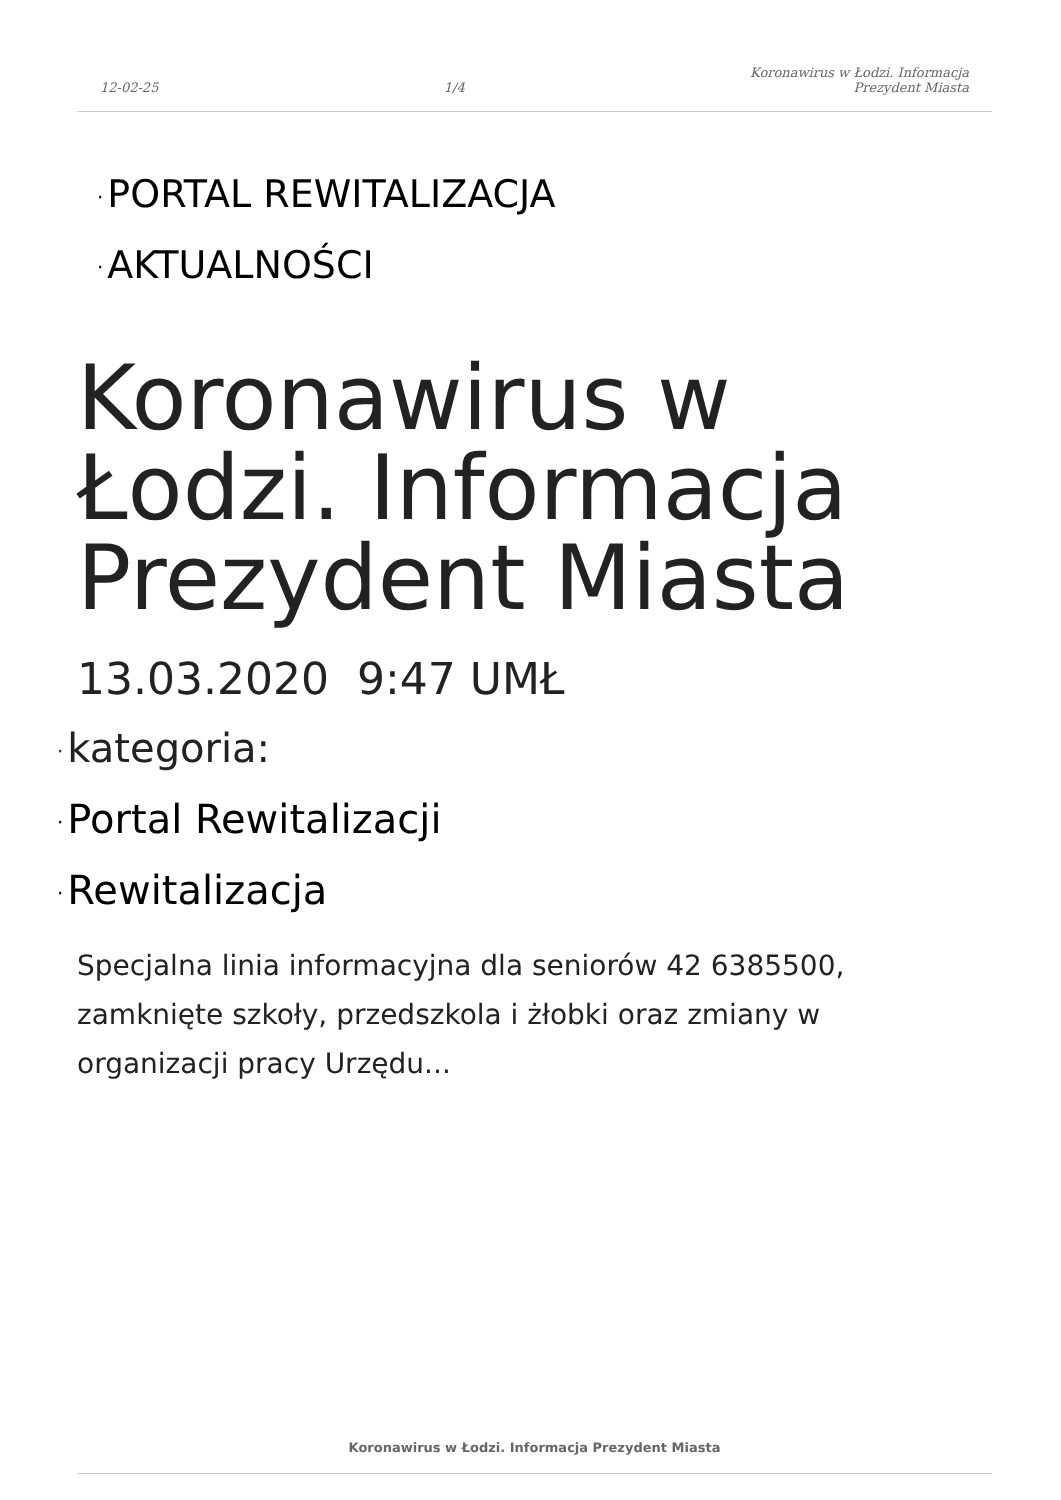12-02-25
1/4
Koronawirus w Łodzi. Informacja
Prezydent Miasta
· PORTAL REWITALIZACJA
· AKTUALNOŚCI
Koronawirus w Łodzi. Informacja Prezydent Miasta
13.03.2020 9:47 UMŁ
· kategoria:
· Portal Rewitalizacji
· Rewitalizacja
Specjalna linia informacyjna dla seniorów 42 6385500, zamknięte szkoły, przedszkola i żłobki oraz zmiany w organizacji pracy Urzędu...
Koronawirus w Łodzi. Informacja Prezydent Miasta